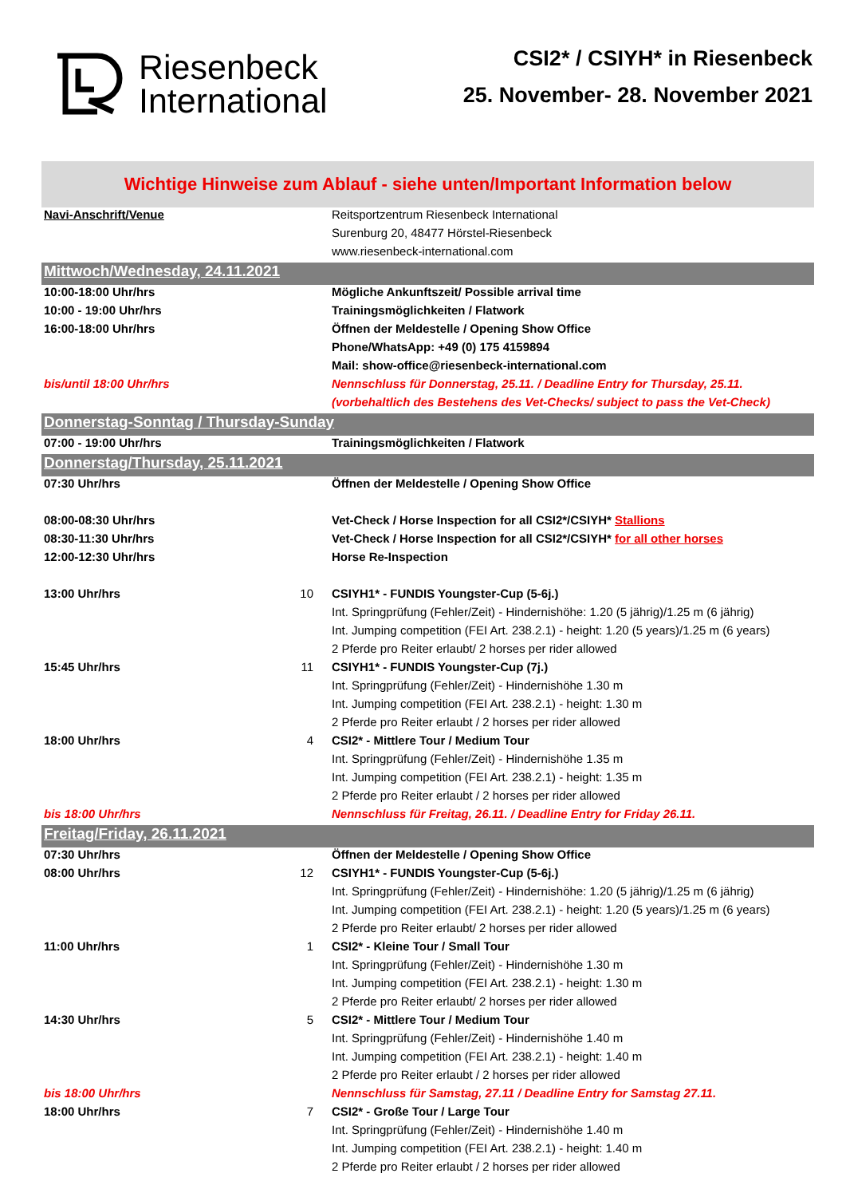Riesenbeck
International
CSI2* / CSIYH* in Riesenbeck
25. November- 28. November 2021
Wichtige Hinweise zum Ablauf - siehe unten/Important Information below
| Navi-Anschrift/Venue | | Reitsportzentrum Riesenbeck International |
| | | Surenburg 20, 48477 Hörstel-Riesenbeck |
| | | www.riesenbeck-international.com |
| Mittwoch/Wednesday, 24.11.2021 | | |
| 10:00-18:00 Uhr/hrs | | Mögliche Ankunftszeit/ Possible arrival time |
| 10:00 - 19:00 Uhr/hrs | | Trainingsmöglichkeiten / Flatwork |
| 16:00-18:00 Uhr/hrs | | Öffnen der Meldestelle / Opening Show Office |
| | | Phone/WhatsApp: +49 (0) 175 4159894 |
| | | Mail: show-office@riesenbeck-international.com |
| bis/until 18:00 Uhr/hrs | | Nennschluss für Donnerstag, 25.11. / Deadline Entry for Thursday, 25.11. |
| | | (vorbehaltlich des Bestehens des Vet-Checks/ subject to pass the Vet-Check) |
| Donnerstag-Sonntag / Thursday-Sunday | | |
| 07:00 - 19:00 Uhr/hrs | | Trainingsmöglichkeiten / Flatwork |
| Donnerstag/Thursday, 25.11.2021 | | |
| 07:30 Uhr/hrs | | Öffnen der Meldestelle / Opening Show Office |
| 08:00-08:30 Uhr/hrs | | Vet-Check / Horse Inspection for all CSI2*/CSIYH* Stallions |
| 08:30-11:30 Uhr/hrs | | Vet-Check / Horse Inspection for all CSI2*/CSIYH* for all other horses |
| 12:00-12:30 Uhr/hrs | | Horse Re-Inspection |
| 13:00 Uhr/hrs | 10 | CSIYH1* - FUNDIS Youngster-Cup (5-6j.) |
| | | Int. Springprüfung (Fehler/Zeit) - Hindernishöhe: 1.20 (5 jährig)/1.25 m (6 jährig) |
| | | Int. Jumping competition (FEI Art. 238.2.1) - height: 1.20 (5 years)/1.25 m (6 years) |
| | | 2 Pferde pro Reiter erlaubt/ 2 horses per rider allowed |
| 15:45 Uhr/hrs | 11 | CSIYH1* - FUNDIS Youngster-Cup (7j.) |
| | | Int. Springprüfung (Fehler/Zeit) - Hindernishöhe 1.30 m |
| | | Int. Jumping competition (FEI Art. 238.2.1) - height: 1.30 m |
| | | 2 Pferde pro Reiter erlaubt / 2 horses per rider allowed |
| 18:00 Uhr/hrs | 4 | CSI2* - Mittlere Tour / Medium Tour |
| | | Int. Springprüfung (Fehler/Zeit) - Hindernishöhe 1.35 m |
| | | Int. Jumping competition (FEI Art. 238.2.1) - height: 1.35 m |
| | | 2 Pferde pro Reiter erlaubt / 2 horses per rider allowed |
| bis 18:00 Uhr/hrs | | Nennschluss für Freitag, 26.11. / Deadline Entry for Friday 26.11. |
| Freitag/Friday, 26.11.2021 | | |
| 07:30 Uhr/hrs | | Öffnen der Meldestelle / Opening Show Office |
| 08:00 Uhr/hrs | 12 | CSIYH1* - FUNDIS Youngster-Cup (5-6j.) |
| | | Int. Springprüfung (Fehler/Zeit) - Hindernishöhe: 1.20 (5 jährig)/1.25 m (6 jährig) |
| | | Int. Jumping competition (FEI Art. 238.2.1) - height: 1.20 (5 years)/1.25 m (6 years) |
| | | 2 Pferde pro Reiter erlaubt/ 2 horses per rider allowed |
| 11:00 Uhr/hrs | 1 | CSI2* - Kleine Tour / Small Tour |
| | | Int. Springprüfung (Fehler/Zeit) - Hindernishöhe 1.30 m |
| | | Int. Jumping competition (FEI Art. 238.2.1) - height: 1.30 m |
| | | 2 Pferde pro Reiter erlaubt/ 2 horses per rider allowed |
| 14:30 Uhr/hrs | 5 | CSI2* - Mittlere Tour / Medium Tour |
| | | Int. Springprüfung (Fehler/Zeit) - Hindernishöhe 1.40 m |
| | | Int. Jumping competition (FEI Art. 238.2.1) - height: 1.40 m |
| | | 2 Pferde pro Reiter erlaubt / 2 horses per rider allowed |
| bis 18:00 Uhr/hrs | | Nennschluss für Samstag, 27.11 / Deadline Entry for Samstag 27.11. |
| 18:00 Uhr/hrs | 7 | CSI2* - Große Tour / Large Tour |
| | | Int. Springprüfung (Fehler/Zeit) - Hindernishöhe 1.40 m |
| | | Int. Jumping competition (FEI Art. 238.2.1) - height: 1.40 m |
| | | 2 Pferde pro Reiter erlaubt / 2 horses per rider allowed |